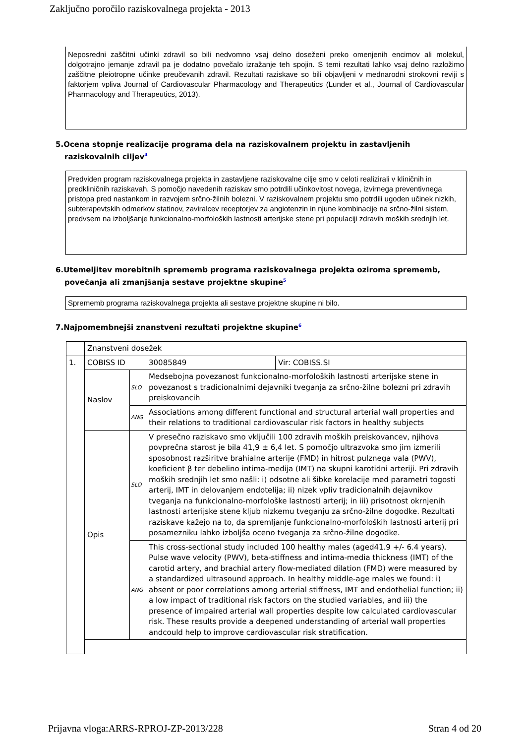Zaključno poročilo raziskovalnega projekta - 2013
Neposredni zaščitni učinki zdravil so bili nedvomno vsaj delno doseženi preko omenjenih encimov ali molekul, dolgotrajno jemanje zdravil pa je dodatno povečalo izražanje teh spojin. S temi rezultati lahko vsaj delno razložimo zaščitne pleiotropne učinke preučevanih zdravil. Rezultati raziskave so bili objavljeni v mednarodni strokovni reviji s faktorjem vpliva Journal of Cardiovascular Pharmacology and Therapeutics (Lunder et al., Journal of Cardiovascular Pharmacology and Therapeutics, 2013).
5.Ocena stopnje realizacije programa dela na raziskovalnem projektu in zastavljenih raziskovalnih ciljev<sup>4</sup>
Predviden program raziskovalnega projekta in zastavljene raziskovalne cilje smo v celoti realizirali v kliničnih in predkliničnih raziskavah. S pomočjo navedenih raziskav smo potrdili učinkovitost novega, izvirnega preventivnega pristopa pred nastankom in razvojem srčno-žilnih bolezni. V raziskovalnem projektu smo potrdili ugoden učinek nizkih, subterapevtskih odmerkov statinov, zaviralcev receptorjev za angiotenzin in njune kombinacije na srčno-žilni sistem, predvsem na izboljšanje funkcionalno-morfoloških lastnosti arterijske stene pri populaciji zdravih moških srednjih let.
6.Utemeljitev morebitnih sprememb programa raziskovalnega projekta oziroma sprememb, povečanja ali zmanjšanja sestave projektne skupine<sup>5</sup>
Sprememb programa raziskovalnega projekta ali sestave projektne skupine ni bilo.
7.Najpomembnejši znanstveni rezultati projektne skupine<sup>6</sup>
| | Znanstveni dosežek | | | |
| 1. | COBISS ID | | 30085849 | Vir: COBISS.SI |
| | Naslov | SLO | Medsebojna povezanost funkcionalno-morfoloških lastnosti arterijske stene in povezanost s tradicionalnimi dejavniki tveganja za srčno-žilne bolezni pri zdravih preiskovancih | |
| | | ANG | Associations among different functional and structural arterial wall properties and their relations to traditional cardiovascular risk factors in healthy subjects | |
| | Opis | SLO | V presečno raziskavo smo vključili 100 zdravih moških preiskovancev, njihova povprečna starost je bila 41,9 ± 6,4 let. S pomočjo ultrazvoka smo jim izmerili sposobnost razširitve brahialne arterije (FMD) in hitrost pulznega vala (PWV), koeficient β ter debelino intima-medija (IMT) na skupni karotidni arteriji. Pri zdravih moških srednjih let smo našli: i) odsotne ali šibke korelacije med parametri togosti arterij, IMT in delovanjem endotelija; ii) nizek vpliv tradicionalnih dejavnikov tveganja na funkcionalno-morfološke lastnosti arterij; in iii) prisotnost okrnjenih lastnosti arterijske stene kljub nizkemu tveganju za srčno-žilne dogodke. Rezultati raziskave kažejo na to, da spremljanje funkcionalno-morfoloških lastnosti arterij pri posamezniku lahko izboljša oceno tveganja za srčno-žilne dogodke. | |
| | | ANG | This cross-sectional study included 100 healthy males (aged41.9 +/- 6.4 years). Pulse wave velocity (PWV), beta-stiffness and intima-media thickness (IMT) of the carotid artery, and brachial artery flow-mediated dilation (FMD) were measured by a standardized ultrasound approach. In healthy middle-age males we found: i) absent or poor correlations among arterial stiffness, IMT and endothelial function; ii) a low impact of traditional risk factors on the studied variables, and iii) the presence of impaired arterial wall properties despite low calculated cardiovascular risk. These results provide a deepened understanding of arterial wall properties andcould help to improve cardiovascular risk stratification. | |
Prijavna vloga:ARRS-RPROJ-ZP-2013/228 Stran 4 od 20